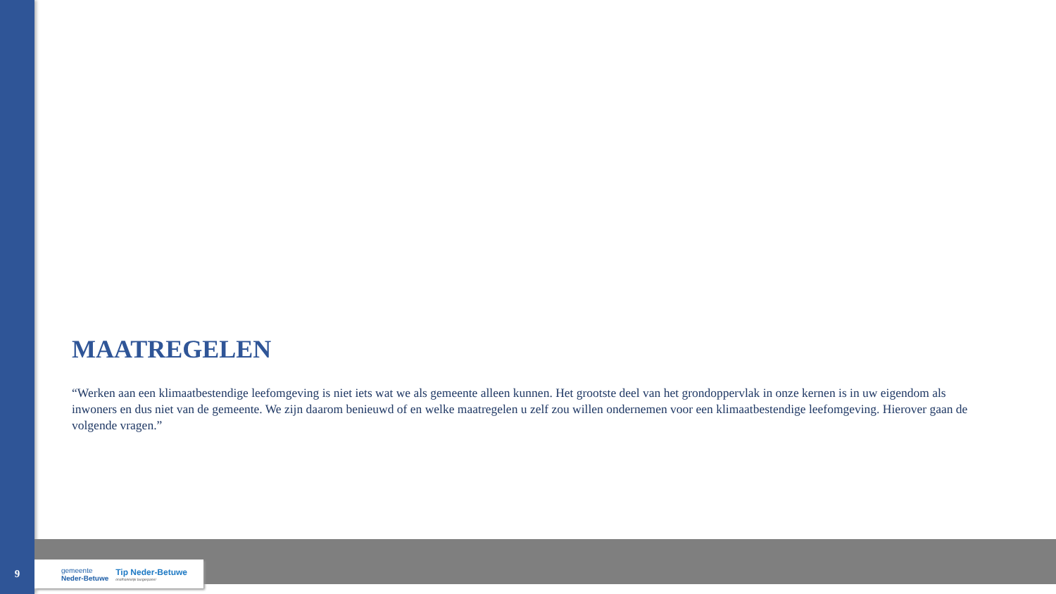MAATREGELEN
“Werken aan een klimaatbestendige leefomgeving is niet iets wat we als gemeente alleen kunnen. Het grootste deel van het grondoppervlak in onze kernen is in uw eigendom als inwoners en dus niet van de gemeente. We zijn daarom benieuwd of en welke maatregelen u zelf zou willen ondernemen voor een klimaatbestendige leefomgeving. Hierover gaan de volgende vragen.”
9
gemeente
Neder-Betuwe
Tip Neder-Betuwe
onafhankelijk burgerpanel